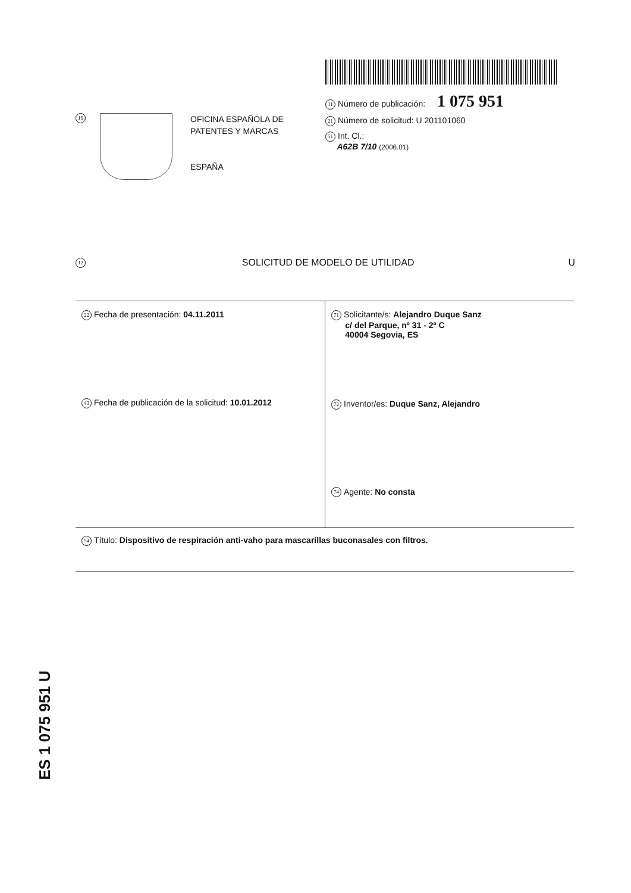19
OFICINA ESPAÑOLA DE
PATENTES Y MARCAS
ESPAÑA
11 Número de publicación: 1 075 951
21 Número de solicitud: U 201101060
51 Int. Cl.:
A62B 7/10 (2006.01)
12 SOLICITUD DE MODELO DE UTILIDAD U
22 Fecha de presentación: 04.11.2011
43 Fecha de publicación de la solicitud: 10.01.2012
71 Solicitante/s: Alejandro Duque Sanz
c/ del Parque, nº 31 - 2º C
40004 Segovia, ES
72 Inventor/es: Duque Sanz, Alejandro
74 Agente: No consta
54 Título: Dispositivo de respiración anti-vaho para mascarillas buconasales con filtros.
ES 1 075 951 U